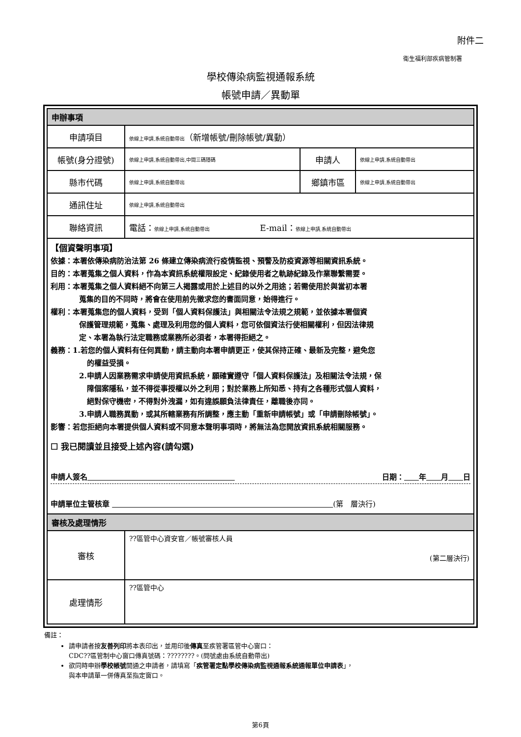附件二
衛生福利部疾病管制署
學校傳染病監視通報系統
帳號申請／異動單
| 申辦事項 | | | |
| 申請項目 | 依線上申請,系統自動帶出 （新增帳號/刪除帳號/異動） | | |
| 帳號(身分證號) | 依線上申請,系統自動帶出,中間三碼隱碼 | 申請人 | 依線上申請,系統自動帶出 |
| 縣市代碼 | 依線上申請,系統自動帶出 | 鄉鎮市區 | 依線上申請,系統自動帶出 |
| 通訊住址 | 依線上申請,系統自動帶出 | | |
| 聯絡資訊 | 電話： 依線上申請,系統自動帶出 E-mail： 依線上申請,系統自動帶出 | | |
| 【個資聲明事項】 依據：本署依傳染病防治法第 26 條建立傳染病流行疫情監視、預警及防疫資源等相關資訊系統。 目的：本署蒐集之個人資料，作為本資訊系統權限設定、紀錄使用者之軌跡紀錄及作業聯繫需要。 利用：本署蒐集之個人資料絕不向第三人揭露或用於上述目的以外之用途；若需使用於與當初本署 蒐集的目的不同時，將會在使用前先徵求您的書面同意，始得進行。 權利：本署蒐集您的個人資料，受到「個人資料保護法」與相關法令法規之規範，並依據本署個資 保護管理規範，蒐集、處理及利用您的個人資料，您可依個資法行使相關權利，但因法律規 定、本署為執行法定職務或業務所必須者，本署得拒絕之。 義務：1.若您的個人資料有任何異動，請主動向本署申請更正，使其保持正確、最新及完整，避免您 的權益受損。 2.申請人因業務需求申請使用資訊系統，願確實遵守「個人資料保護法」及相關法令法規，保 障個案隱私，並不得從事授權以外之利用；對於業務上所知悉、持有之各種形式個人資料， 絕對保守機密，不得對外洩漏，如有違誤願負法律責任，離職後亦同。 3.申請人職務異動，或其所轄業務有所調整，應主動「重新申請帳號」或「申請刪除帳號」。 影響：若您拒絕向本署提供個人資料或不同意本聲明事項時，將無法為您開放資訊系統相關服務。 ☐ 我已閱讀並且接受上述內容(請勾選) 申請人簽名 日期： 年 月 日 申請單位主管核章 (第 層決行) | | | |
| 審核及處理情形 | | | |
| 審核 | ??區管中心資安官／帳號審核人員 (第二層決行) | | |
| 處理情形 | ??區管中心 | | |
備註：
請申請者按友善列印將本表印出，並用印後傳真至疾管署區管中心窗口：
CDC??區管制中心窗口傳真號碼：????????。(問號處由系統自動帶出)
欲同時申辦學校帳號開通之申請者，請填寫「疾管署定點學校傳染病監視通報系統通報單位申請表」，
與本申請單一併傳真至指定窗口。
第6頁